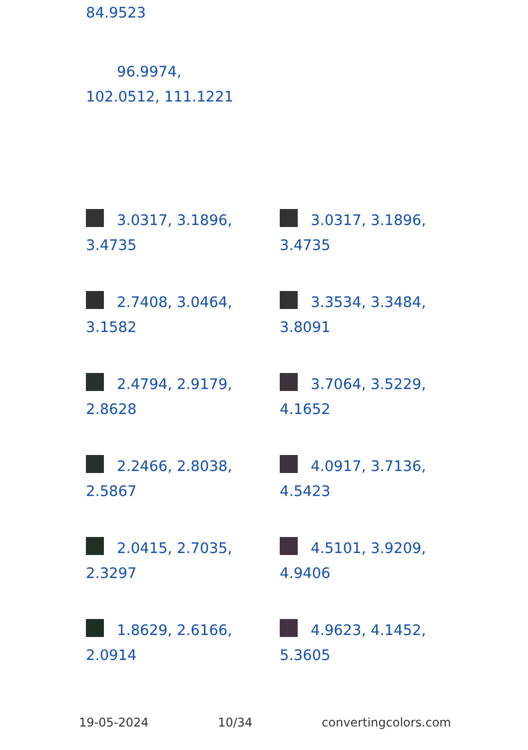84.9523
96.9974, 102.0512, 111.1221
3.0317, 3.1896, 3.4735
3.0317, 3.1896, 3.4735
2.7408, 3.0464, 3.1582
3.3534, 3.3484, 3.8091
2.4794, 2.9179, 2.8628
3.7064, 3.5229, 4.1652
2.2466, 2.8038, 2.5867
4.0917, 3.7136, 4.5423
2.0415, 2.7035, 2.3297
4.5101, 3.9209, 4.9406
1.8629, 2.6166, 2.0914
4.9623, 4.1452, 5.3605
19-05-2024 10/34 convertingcolors.com